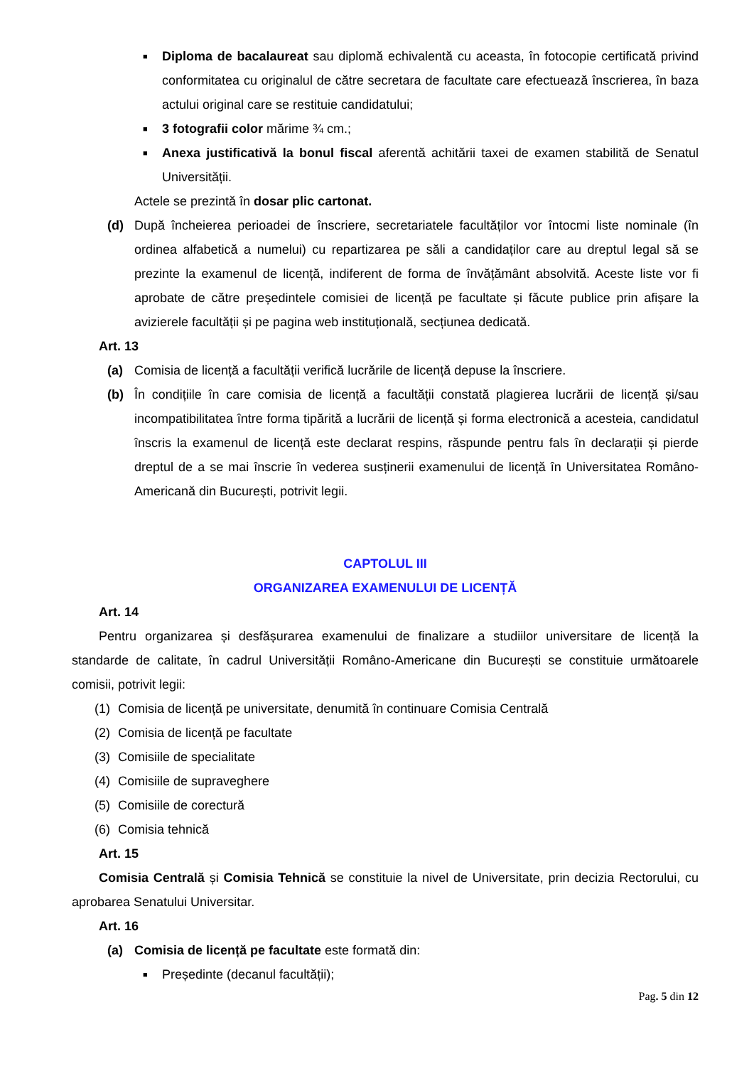■
Diploma de bacalaureat sau diplomă echivalentă cu aceasta, în fotocopie certificată privind conformitatea cu originalul de către secretara de facultate care efectuează înscrierea, în baza actului original care se restituie candidatului;
■
3 fotografii color mărime ¾ cm.;
■
Anexa justificativă la bonul fiscal aferentă achitării taxei de examen stabilită de Senatul Universității.
Actele se prezintă în dosar plic cartonat.
(d) După încheierea perioadei de înscriere, secretariatele facultăților vor întocmi liste nominale (în ordinea alfabetică a numelui) cu repartizarea pe săli a candidaților care au dreptul legal să se prezinte la examenul de licență, indiferent de forma de învățământ absolvită. Aceste liste vor fi aprobate de către președintele comisiei de licență pe facultate și făcute publice prin afișare la avizierele facultății și pe pagina web instituțională, secțiunea dedicată.
Art. 13
(a) Comisia de licență a facultății verifică lucrările de licență depuse la înscriere.
(b) În condițiile în care comisia de licență a facultății constată plagierea lucrării de licență și/sau incompatibilitatea între forma tipărită a lucrării de licență și forma electronică a acesteia, candidatul înscris la examenul de licență este declarat respins, răspunde pentru fals în declarații și pierde dreptul de a se mai înscrie în vederea susținerii examenului de licență în Universitatea Româno-Americană din București, potrivit legii.
CAPTOLUL III
ORGANIZAREA EXAMENULUI DE LICENȚĂ
Art. 14
Pentru organizarea și desfășurarea examenului de finalizare a studiilor universitare de licență la standarde de calitate, în cadrul Universității Româno-Americane din București se constituie următoarele comisii, potrivit legii:
(1) Comisia de licență pe universitate, denumită în continuare Comisia Centrală
(2) Comisia de licență pe facultate
(3) Comisiile de specialitate
(4) Comisiile de supraveghere
(5) Comisiile de corectură
(6) Comisia tehnică
Art. 15
Comisia Centrală și Comisia Tehnică se constituie la nivel de Universitate, prin decizia Rectorului, cu aprobarea Senatului Universitar.
Art. 16
(a) Comisia de licență pe facultate este formată din:
■
Președinte (decanul facultății);
Pag. 5 din 12